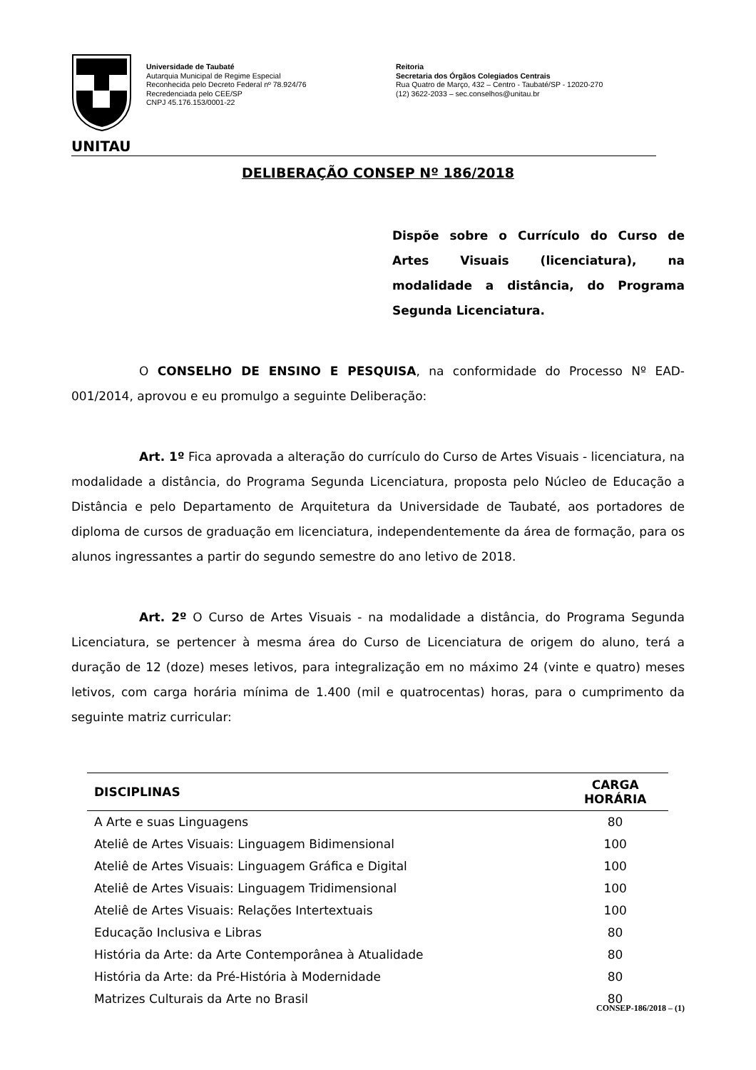UNITAU
Universidade de Taubaté
Autarquia Municipal de Regime Especial
Reconhecida pelo Decreto Federal nº 78.924/76
Recredenciada pelo CEE/SP
CNPJ 45.176.153/0001-22
Reitoria
Secretaria dos Órgãos Colegiados Centrais
Rua Quatro de Março, 432 – Centro - Taubaté/SP - 12020-270
(12) 3622-2033 – sec.conselhos@unitau.br
DELIBERAÇÃO CONSEP Nº 186/2018
Dispõe sobre o Currículo do Curso de Artes Visuais (licenciatura), na modalidade a distância, do Programa Segunda Licenciatura.
O CONSELHO DE ENSINO E PESQUISA, na conformidade do Processo Nº EAD-001/2014, aprovou e eu promulgo a seguinte Deliberação:
Art. 1º Fica aprovada a alteração do currículo do Curso de Artes Visuais - licenciatura, na modalidade a distância, do Programa Segunda Licenciatura, proposta pelo Núcleo de Educação a Distância e pelo Departamento de Arquitetura da Universidade de Taubaté, aos portadores de diploma de cursos de graduação em licenciatura, independentemente da área de formação, para os alunos ingressantes a partir do segundo semestre do ano letivo de 2018.
Art. 2º O Curso de Artes Visuais - na modalidade a distância, do Programa Segunda Licenciatura, se pertencer à mesma área do Curso de Licenciatura de origem do aluno, terá a duração de 12 (doze) meses letivos, para integralização em no máximo 24 (vinte e quatro) meses letivos, com carga horária mínima de 1.400 (mil e quatrocentas) horas, para o cumprimento da seguinte matriz curricular:
| DISCIPLINAS | CARGA HORÁRIA |
| --- | --- |
| A Arte e suas Linguagens | 80 |
| Ateliê de Artes Visuais: Linguagem Bidimensional | 100 |
| Ateliê de Artes Visuais: Linguagem Gráfica e Digital | 100 |
| Ateliê de Artes Visuais: Linguagem Tridimensional | 100 |
| Ateliê de Artes Visuais: Relações Intertextuais | 100 |
| Educação Inclusiva e Libras | 80 |
| História da Arte: da Arte Contemporânea à Atualidade | 80 |
| História da Arte: da Pré-História à Modernidade | 80 |
| Matrizes Culturais da Arte no Brasil | 80 |
CONSEP-186/2018 – (1)